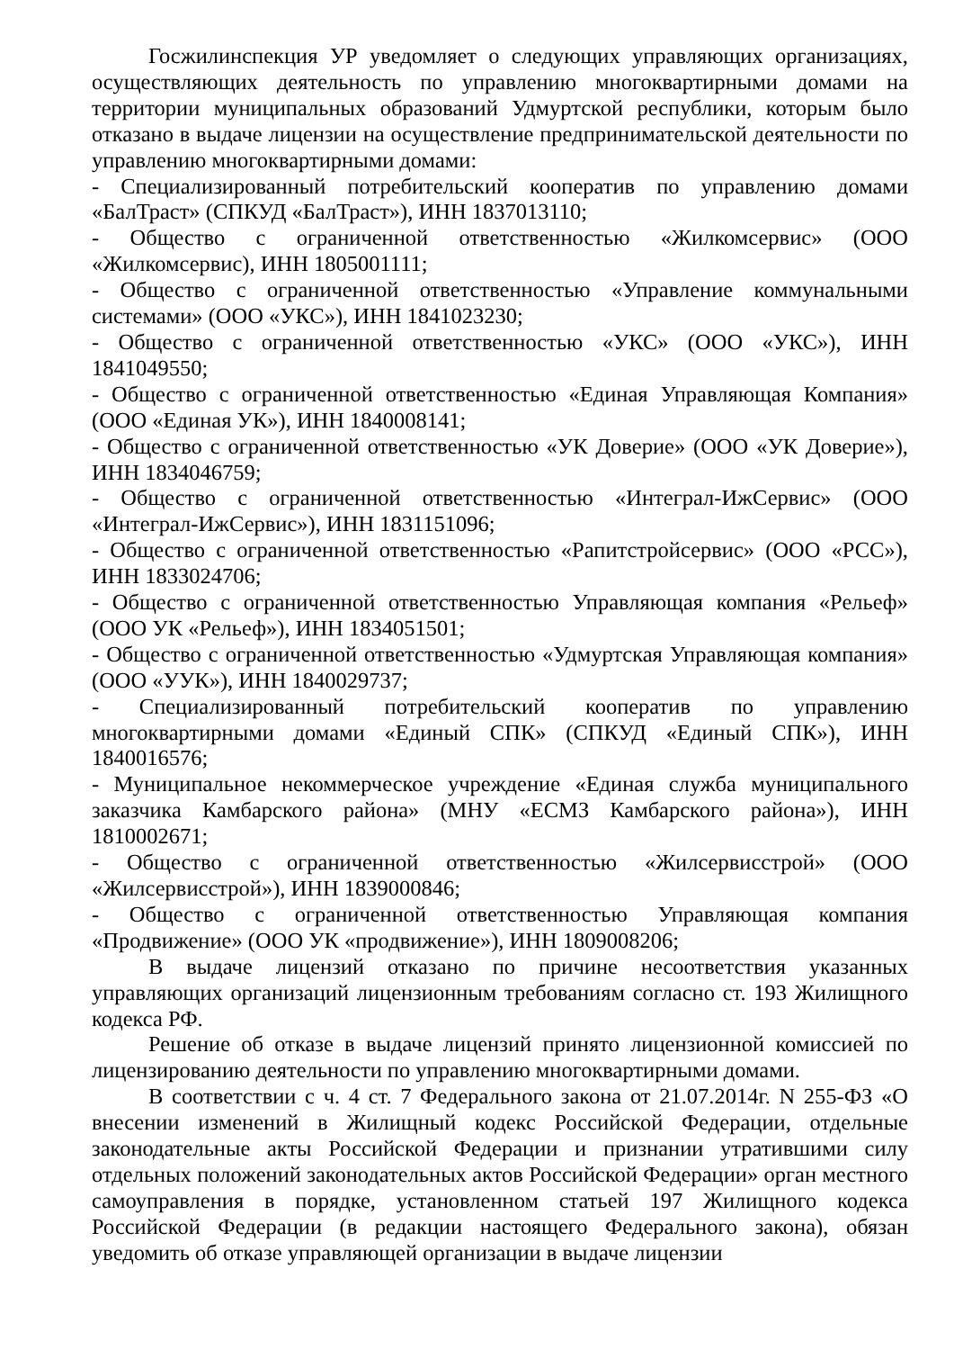Госжилинспекция УР уведомляет о следующих управляющих организациях, осуществляющих деятельность по управлению многоквартирными домами на территории муниципальных образований Удмуртской республики, которым было отказано в выдаче лицензии на осуществление предпринимательской деятельности по управлению многоквартирными домами:
- Специализированный потребительский кооператив по управлению домами «БалТраст» (СПКУД «БалТраст»), ИНН 1837013110;
- Общество с ограниченной ответственностью «Жилкомсервис» (ООО «Жилкомсервис), ИНН 1805001111;
- Общество с ограниченной ответственностью «Управление коммунальными системами» (ООО «УКС»), ИНН 1841023230;
- Общество с ограниченной ответственностью «УКС» (ООО «УКС»), ИНН 1841049550;
- Общество с ограниченной ответственностью «Единая Управляющая Компания» (ООО «Единая УК»), ИНН 1840008141;
- Общество с ограниченной ответственностью «УК Доверие» (ООО «УК Доверие»), ИНН 1834046759;
- Общество с ограниченной ответственностью «Интеграл-ИжСервис» (ООО «Интеграл-ИжСервис»), ИНН 1831151096;
- Общество с ограниченной ответственностью «Рапитстройсервис» (ООО «РСС»), ИНН 1833024706;
- Общество с ограниченной ответственностью Управляющая компания «Рельеф» (ООО УК «Рельеф»), ИНН 1834051501;
- Общество с ограниченной ответственностью «Удмуртская Управляющая компания» (ООО «УУК»), ИНН 1840029737;
- Специализированный потребительский кооператив по управлению многоквартирными домами «Единый СПК» (СПКУД «Единый СПК»), ИНН 1840016576;
- Муниципальное некоммерческое учреждение «Единая служба муниципального заказчика Камбарского района» (МНУ «ЕСМЗ Камбарского района»), ИНН 1810002671;
- Общество с ограниченной ответственностью «Жилсервисстрой» (ООО «Жилсервисстрой»), ИНН 1839000846;
- Общество с ограниченной ответственностью Управляющая компания «Продвижение» (ООО УК «продвижение»), ИНН 1809008206;
В выдаче лицензий отказано по причине несоответствия указанных управляющих организаций лицензионным требованиям согласно ст. 193 Жилищного кодекса РФ.
Решение об отказе в выдаче лицензий принято лицензионной комиссией по лицензированию деятельности по управлению многоквартирными домами.
В соответствии с ч. 4 ст. 7 Федерального закона от 21.07.2014г. N 255-ФЗ «О внесении изменений в Жилищный кодекс Российской Федерации, отдельные законодательные акты Российской Федерации и признании утратившими силу отдельных положений законодательных актов Российской Федерации» орган местного самоуправления в порядке, установленном статьей 197 Жилищного кодекса Российской Федерации (в редакции настоящего Федерального закона), обязан уведомить об отказе управляющей организации в выдаче лицензии